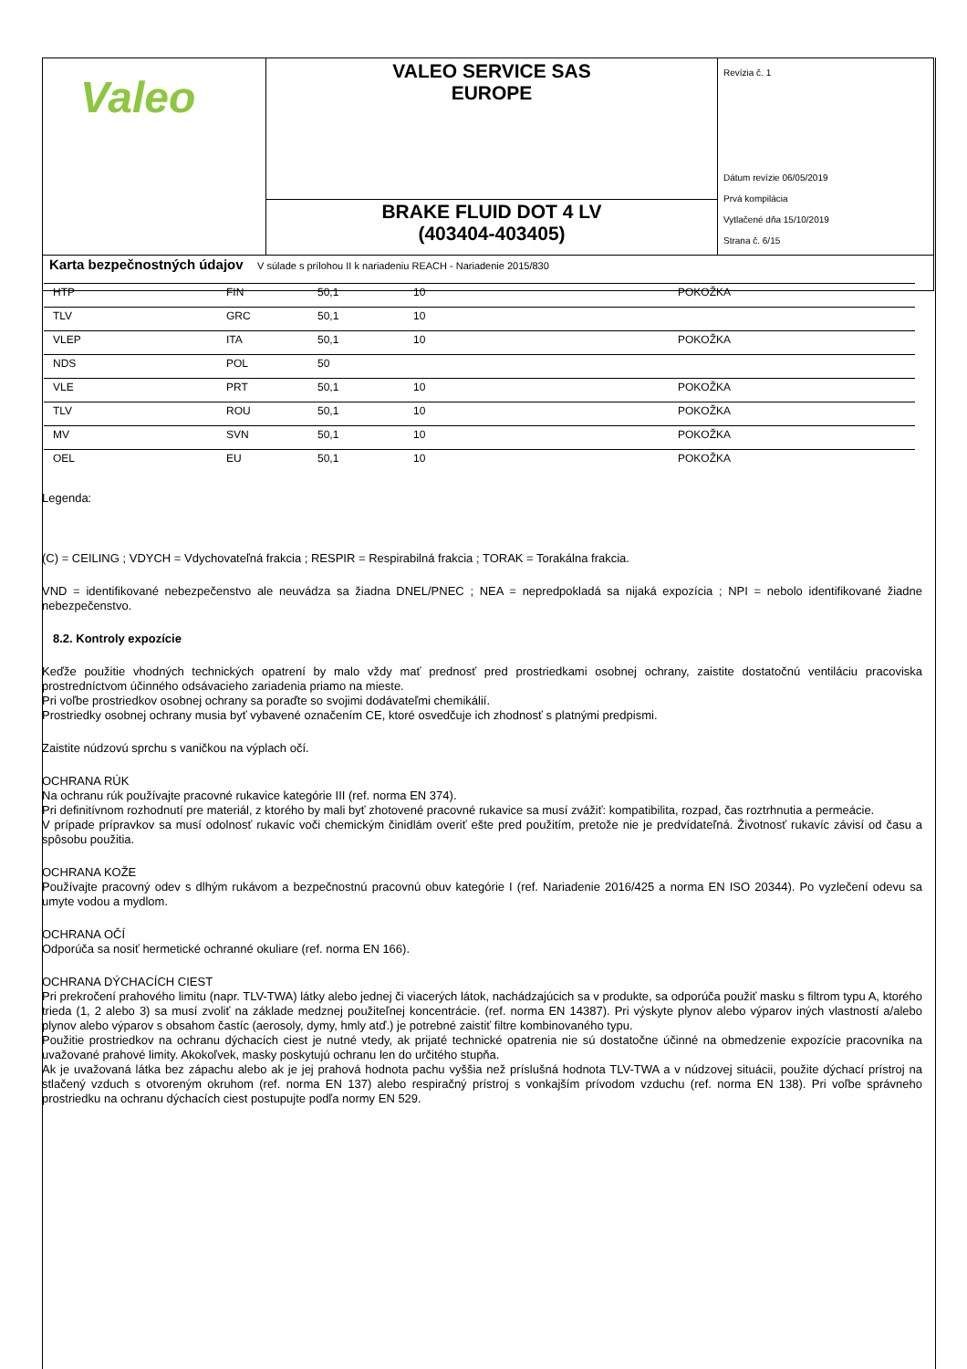| Valeo | VALEO SERVICE SAS EUROPE | Revízia č. 1 Dátum revízie 06/05/2019 Prvá kompilácia Vytlačené dňa 15/10/2019 Strana č. 6/15 |
| | BRAKE FLUID DOT 4 LV (403404-403405) | |
| Karta bezpečnostných údajov V súlade s prílohou II k nariadeniu REACH - Nariadenie 2015/830 | | |
| HTP | FIN | 50,1 | 10 | POKOŽKA |
| TLV | GRC | 50,1 | 10 | |
| VLEP | ITA | 50,1 | 10 | POKOŽKA |
| NDS | POL | 50 | | |
| VLE | PRT | 50,1 | 10 | POKOŽKA |
| TLV | ROU | 50,1 | 10 | POKOŽKA |
| MV | SVN | 50,1 | 10 | POKOŽKA |
| OEL | EU | 50,1 | 10 | POKOŽKA |
Legenda:
(C) = CEILING ; VDYCH = Vdychovateľná frakcia ; RESPIR = Respirabilná frakcia ; TORAK = Torakálna frakcia.
VND = identifikované nebezpečenstvo ale neuvádza sa žiadna DNEL/PNEC ; NEA = nepredpokladá sa nijaká expozícia ; NPI = nebolo identifikované žiadne nebezpečenstvo.
8.2. Kontroly expozície
Keďže použitie vhodných technických opatrení by malo vždy mať prednosť pred prostriedkami osobnej ochrany, zaistite dostatočnú ventiláciu pracoviska prostredníctvom účinného odsávacieho zariadenia priamo na mieste.
Pri voľbe prostriedkov osobnej ochrany sa poraďte so svojimi dodávateľmi chemikálií.
Prostriedky osobnej ochrany musia byť vybavené označením CE, ktoré osvedčuje ich zhodnosť s platnými predpismi.
Zaistite núdzovú sprchu s vaničkou na výplach očí.
OCHRANA RÚK
Na ochranu rúk používajte pracovné rukavice kategórie III (ref. norma EN 374).
Pri definitívnom rozhodnutí pre materiál, z ktorého by mali byť zhotovené pracovné rukavice sa musí zvážiť: kompatibilita, rozpad, čas roztrhnutia a permeácie.
V prípade prípravkov sa musí odolnosť rukavíc voči chemickým činidlám overiť ešte pred použitím, pretože nie je predvídateľná. Životnosť rukavíc závisí od času a spôsobu použitia.
OCHRANA KOŽE
Používajte pracovný odev s dlhým rukávom a bezpečnostnú pracovnú obuv kategórie I (ref. Nariadenie 2016/425 a norma EN ISO 20344). Po vyzlečení odevu sa umyte vodou a mydlom.
OCHRANA OČÍ
Odporúča sa nosiť hermetické ochranné okuliare (ref. norma EN 166).
OCHRANA DÝCHACÍCH CIEST
Pri prekročení prahového limitu (napr. TLV-TWA) látky alebo jednej či viacerých látok, nachádzajúcich sa v produkte, sa odporúča použiť masku s filtrom typu A, ktorého trieda (1, 2 alebo 3) sa musí zvoliť na základe medznej použiteľnej koncentrácie. (ref. norma EN 14387). Pri výskyte plynov alebo výparov iných vlastností a/alebo plynov alebo výparov s obsahom častíc (aerosoly, dymy, hmly atď.) je potrebné zaistiť filtre kombinovaného typu.
Použitie prostriedkov na ochranu dýchacích ciest je nutné vtedy, ak prijaté technické opatrenia nie sú dostatočne účinné na obmedzenie expozície pracovníka na uvažované prahové limity. Akokoľvek, masky poskytujú ochranu len do určitého stupňa.
Ak je uvažovaná látka bez zápachu alebo ak je jej prahová hodnota pachu vyššia než príslušná hodnota TLV-TWA a v núdzovej situácii, použite dýchací prístroj na stlačený vzduch s otvoreným okruhom (ref. norma EN 137) alebo respiračný prístroj s vonkajším prívodom vzduchu (ref. norma EN 138). Pri voľbe správneho prostriedku na ochranu dýchacích ciest postupujte podľa normy EN 529.